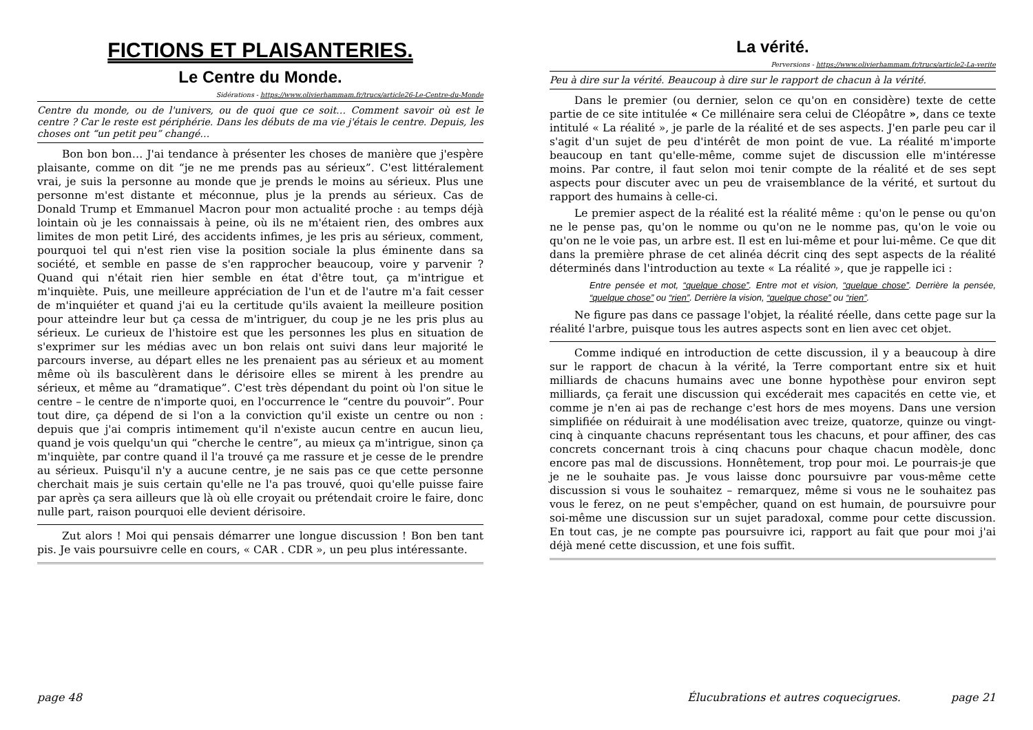FICTIONS ET PLAISANTERIES.
Le Centre du Monde.
Sidérations - https://www.olivierhammam.fr/trucs/article26-Le-Centre-du-Monde
Centre du monde, ou de l'univers, ou de quoi que ce soit… Comment savoir où est le centre ? Car le reste est périphérie. Dans les débuts de ma vie j'étais le centre. Depuis, les choses ont “un petit peu” changé…
Bon bon bon… J'ai tendance à présenter les choses de manière que j'espère plaisante, comme on dit “je ne me prends pas au sérieux”. C'est littéralement vrai, je suis la personne au monde que je prends le moins au sérieux. Plus une personne m'est distante et méconnue, plus je la prends au sérieux. Cas de Donald Trump et Emmanuel Macron pour mon actualité proche : au temps déjà lointain où je les connaissais à peine, où ils ne m'étaient rien, des ombres aux limites de mon petit Liré, des accidents infimes, je les pris au sérieux, comment, pourquoi tel qui n'est rien vise la position sociale la plus éminente dans sa société, et semble en passe de s'en rapprocher beaucoup, voire y parvenir ? Quand qui n'était rien hier semble en état d'être tout, ça m'intrigue et m'inquiète. Puis, une meilleure appréciation de l'un et de l'autre m'a fait cesser de m'inquiéter et quand j'ai eu la certitude qu'ils avaient la meilleure position pour atteindre leur but ça cessa de m'intriguer, du coup je ne les pris plus au sérieux. Le curieux de l'histoire est que les personnes les plus en situation de s'exprimer sur les médias avec un bon relais ont suivi dans leur majorité le parcours inverse, au départ elles ne les prenaient pas au sérieux et au moment même où ils basculèrent dans le dérisoire elles se mirent à les prendre au sérieux, et même au “dramatique”. C'est très dépendant du point où l'on situe le centre – le centre de n'importe quoi, en l'occurrence le “centre du pouvoir”. Pour tout dire, ça dépend de si l'on a la conviction qu'il existe un centre ou non : depuis que j'ai compris intimement qu'il n'existe aucun centre en aucun lieu, quand je vois quelqu'un qui “cherche le centre”, au mieux ça m'intrigue, sinon ça m'inquiète, par contre quand il l'a trouvé ça me rassure et je cesse de le prendre au sérieux. Puisqu'il n'y a aucune centre, je ne sais pas ce que cette personne cherchait mais je suis certain qu'elle ne l'a pas trouvé, quoi qu'elle puisse faire par après ça sera ailleurs que là où elle croyait ou prétendait croire le faire, donc nulle part, raison pourquoi elle devient dérisoire.
Zut alors ! Moi qui pensais démarrer une longue discussion ! Bon ben tant pis. Je vais poursuivre celle en cours, « CAR . CDR », un peu plus intéressante.
page 48
La vérité.
Perversions - https://www.olivierhammam.fr/trucs/article2-La-verite
Peu à dire sur la vérité. Beaucoup à dire sur le rapport de chacun à la vérité.
Dans le premier (ou dernier, selon ce qu'on en considère) texte de cette partie de ce site intitulée « Ce millénaire sera celui de Cléopâtre », dans ce texte intitulé « La réalité », je parle de la réalité et de ses aspects. J'en parle peu car il s'agit d'un sujet de peu d'intérêt de mon point de vue. La réalité m'importe beaucoup en tant qu'elle-même, comme sujet de discussion elle m'intéresse moins. Par contre, il faut selon moi tenir compte de la réalité et de ses sept aspects pour discuter avec un peu de vraisemblance de la vérité, et surtout du rapport des humains à celle-ci.
Le premier aspect de la réalité est la réalité même : qu'on le pense ou qu'on ne le pense pas, qu'on le nomme ou qu'on ne le nomme pas, qu'on le voie ou qu'on ne le voie pas, un arbre est. Il est en lui-même et pour lui-même. Ce que dit dans la première phrase de cet alinéa décrit cinq des sept aspects de la réalité déterminés dans l'introduction au texte « La réalité », que je rappelle ici :
Entre pensée et mot, “quelque chose”. Entre mot et vision, “quelque chose”. Derrière la pensée, “quelque chose” ou “rien”. Derrière la vision, “quelque chose” ou “rien”.
Ne figure pas dans ce passage l'objet, la réalité réelle, dans cette page sur la réalité l'arbre, puisque tous les autres aspects sont en lien avec cet objet.
Comme indiqué en introduction de cette discussion, il y a beaucoup à dire sur le rapport de chacun à la vérité, la Terre comportant entre six et huit milliards de chacuns humains avec une bonne hypothèse pour environ sept milliards, ça ferait une discussion qui excéderait mes capacités en cette vie, et comme je n'en ai pas de rechange c'est hors de mes moyens. Dans une version simplifiée on réduirait à une modélisation avec treize, quatorze, quinze ou vingt-cinq à cinquante chacuns représentant tous les chacuns, et pour affiner, des cas concrets concernant trois à cinq chacuns pour chaque chacun modèle, donc encore pas mal de discussions. Honnêtement, trop pour moi. Le pourrais-je que je ne le souhaite pas. Je vous laisse donc poursuivre par vous-même cette discussion si vous le souhaitez – remarquez, même si vous ne le souhaitez pas vous le ferez, on ne peut s'empêcher, quand on est humain, de poursuivre pour soi-même une discussion sur un sujet paradoxal, comme pour cette discussion. En tout cas, je ne compte pas poursuivre ici, rapport au fait que pour moi j'ai déjà mené cette discussion, et une fois suffit.
Élucubrations et autres coquecigrues. page 21